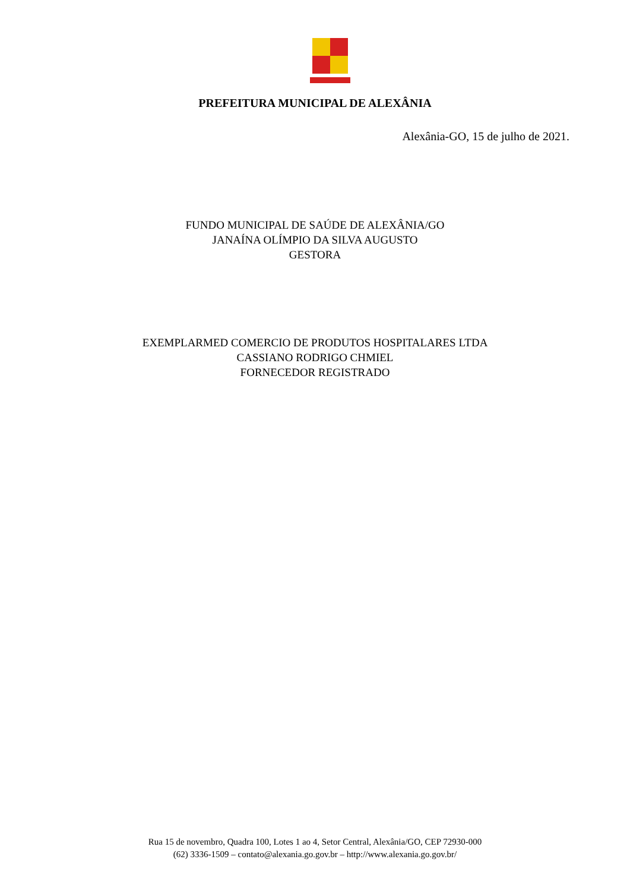PREFEITURA MUNICIPAL DE ALEXÂNIA
Alexânia-GO, 15 de julho de 2021.
FUNDO MUNICIPAL DE SAÚDE DE ALEXÂNIA/GO
JANAÍNA OLÍMPIO DA SILVA AUGUSTO
GESTORA
EXEMPLARMED COMERCIO DE PRODUTOS HOSPITALARES LTDA
CASSIANO RODRIGO CHMIEL
FORNECEDOR REGISTRADO
Rua 15 de novembro, Quadra 100, Lotes 1 ao 4, Setor Central, Alexânia/GO, CEP 72930-000
(62) 3336-1509 – contato@alexania.go.gov.br – http://www.alexania.go.gov.br/